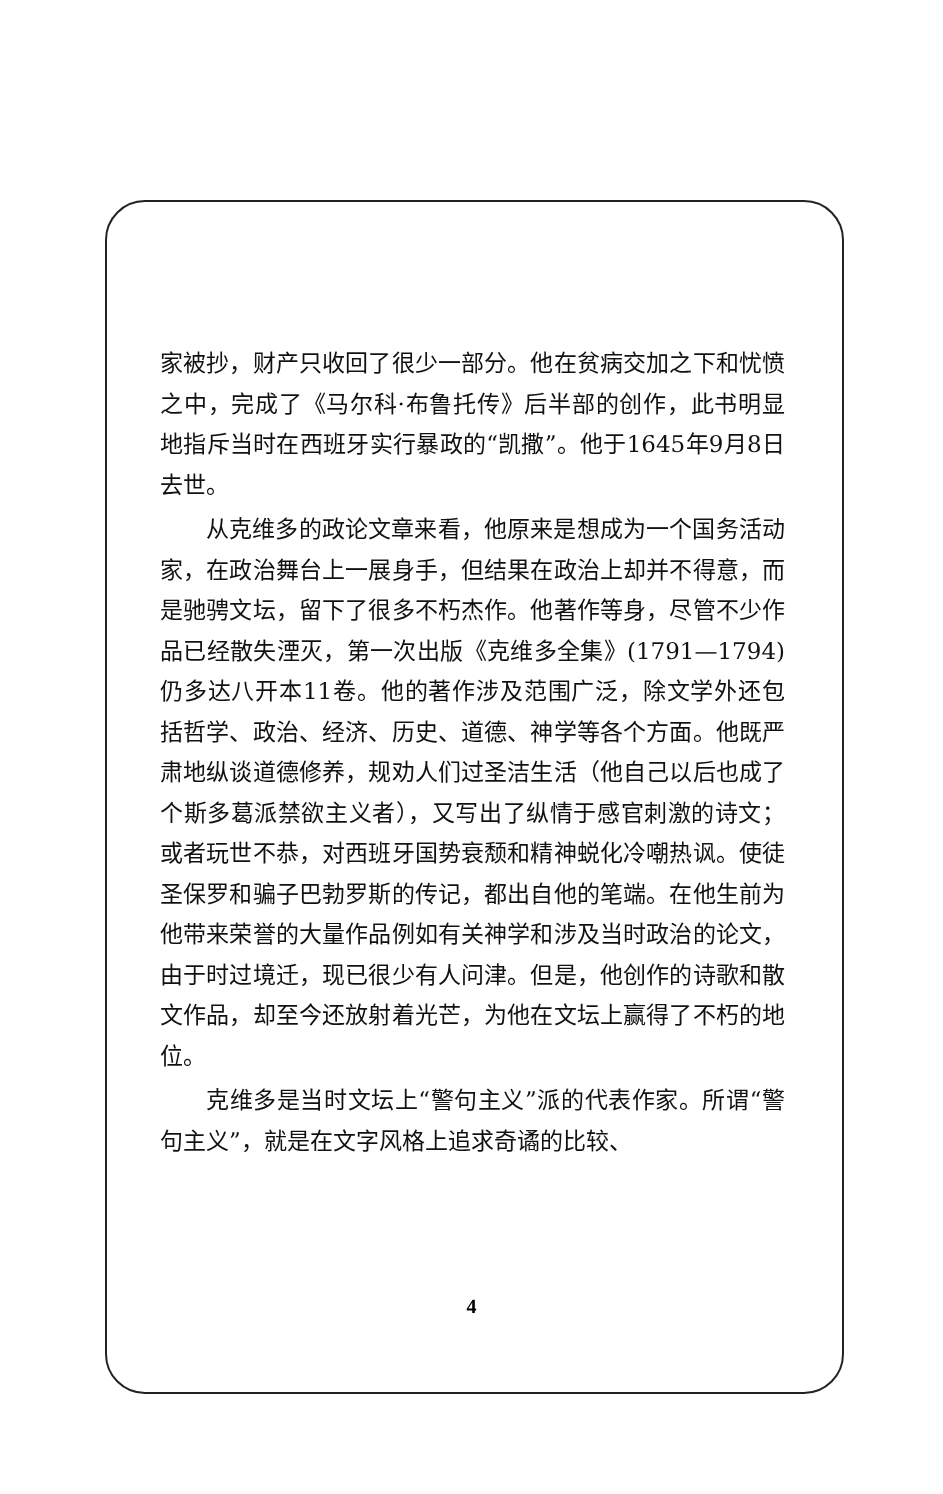家被抄，财产只收回了很少一部分。他在贫病交加之下和忧愤之中，完成了《马尔科·布鲁托传》后半部的创作，此书明显地指斥当时在西班牙实行暴政的“凯撒”。他于1645年9月8日去世。
从克维多的政论文章来看，他原来是想成为一个国务活动家，在政治舞台上一展身手，但结果在政治上却并不得意，而是驰骋文坛，留下了很多不朽杰作。他著作等身，尽管不少作品已经散失湮灭，第一次出版《克维多全集》(1791—1794)仍多达八开本11卷。他的著作涉及范围广泛，除文学外还包括哲学、政治、经济、历史、道德、神学等各个方面。他既严肃地纵谈道德修养，规劝人们过圣洁生活（他自己以后也成了个斯多葛派禁欲主义者），又写出了纵情于感官刺激的诗文；或者玩世不恭，对西班牙国势衰颓和精神蜕化冷嘲热讽。使徒圣保罗和骗子巴勃罗斯的传记，都出自他的笔端。在他生前为他带来荣誉的大量作品例如有关神学和涉及当时政治的论文，由于时过境迁，现已很少有人问津。但是，他创作的诗歌和散文作品，却至今还放射着光芒，为他在文坛上赢得了不朽的地位。
克维多是当时文坛上“警句主义”派的代表作家。所谓“警句主义”，就是在文字风格上追求奇谲的比较、
4